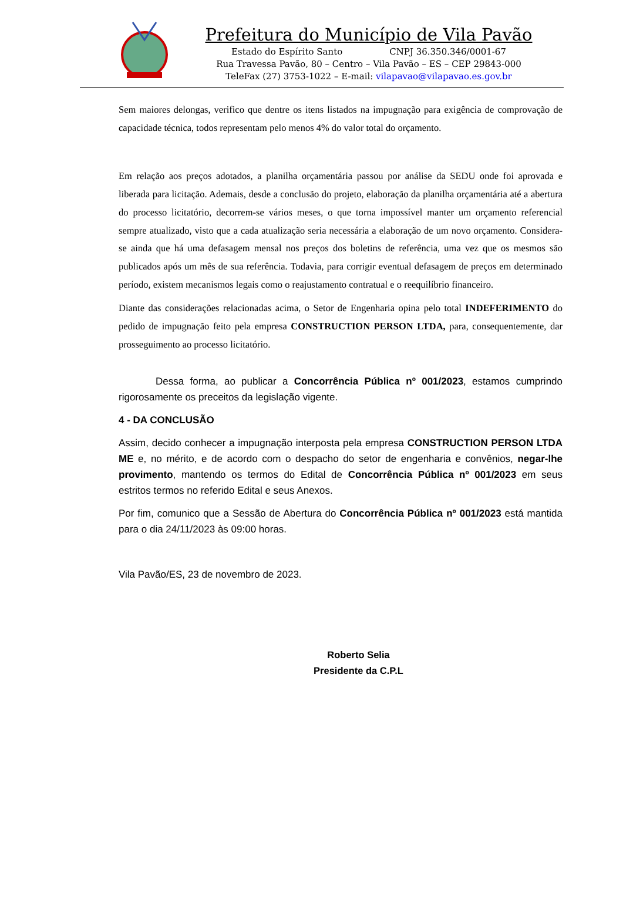Prefeitura do Município de Vila Pavão
Estado do Espírito Santo CNPJ 36.350.346/0001-67
Rua Travessa Pavão, 80 – Centro – Vila Pavão – ES – CEP 29843-000
TeleFax (27) 3753-1022 – E-mail: vilapavao@vilapavao.es.gov.br
Sem maiores delongas, verifico que dentre os itens listados na impugnação para exigência de comprovação de capacidade técnica, todos representam pelo menos 4% do valor total do orçamento.
Em relação aos preços adotados, a planilha orçamentária passou por análise da SEDU onde foi aprovada e liberada para licitação. Ademais, desde a conclusão do projeto, elaboração da planilha orçamentária até a abertura do processo licitatório, decorrem-se vários meses, o que torna impossível manter um orçamento referencial sempre atualizado, visto que a cada atualização seria necessária a elaboração de um novo orçamento. Considera-se ainda que há uma defasagem mensal nos preços dos boletins de referência, uma vez que os mesmos são publicados após um mês de sua referência. Todavia, para corrigir eventual defasagem de preços em determinado período, existem mecanismos legais como o reajustamento contratual e o reequilíbrio financeiro.
Diante das considerações relacionadas acima, o Setor de Engenharia opina pelo total INDEFERIMENTO do pedido de impugnação feito pela empresa CONSTRUCTION PERSON LTDA, para, consequentemente, dar prosseguimento ao processo licitatório.
Dessa forma, ao publicar a Concorrência Pública nº 001/2023, estamos cumprindo rigorosamente os preceitos da legislação vigente.
4 - DA CONCLUSÃO
Assim, decido conhecer a impugnação interposta pela empresa CONSTRUCTION PERSON LTDA ME e, no mérito, e de acordo com o despacho do setor de engenharia e convênios, negar-lhe provimento, mantendo os termos do Edital de Concorrência Pública nº 001/2023 em seus estritos termos no referido Edital e seus Anexos.
Por fim, comunico que a Sessão de Abertura do Concorrência Pública nº 001/2023 está mantida para o dia 24/11/2023 às 09:00 horas.
Vila Pavão/ES, 23 de novembro de 2023.
Roberto Selia
Presidente da C.P.L